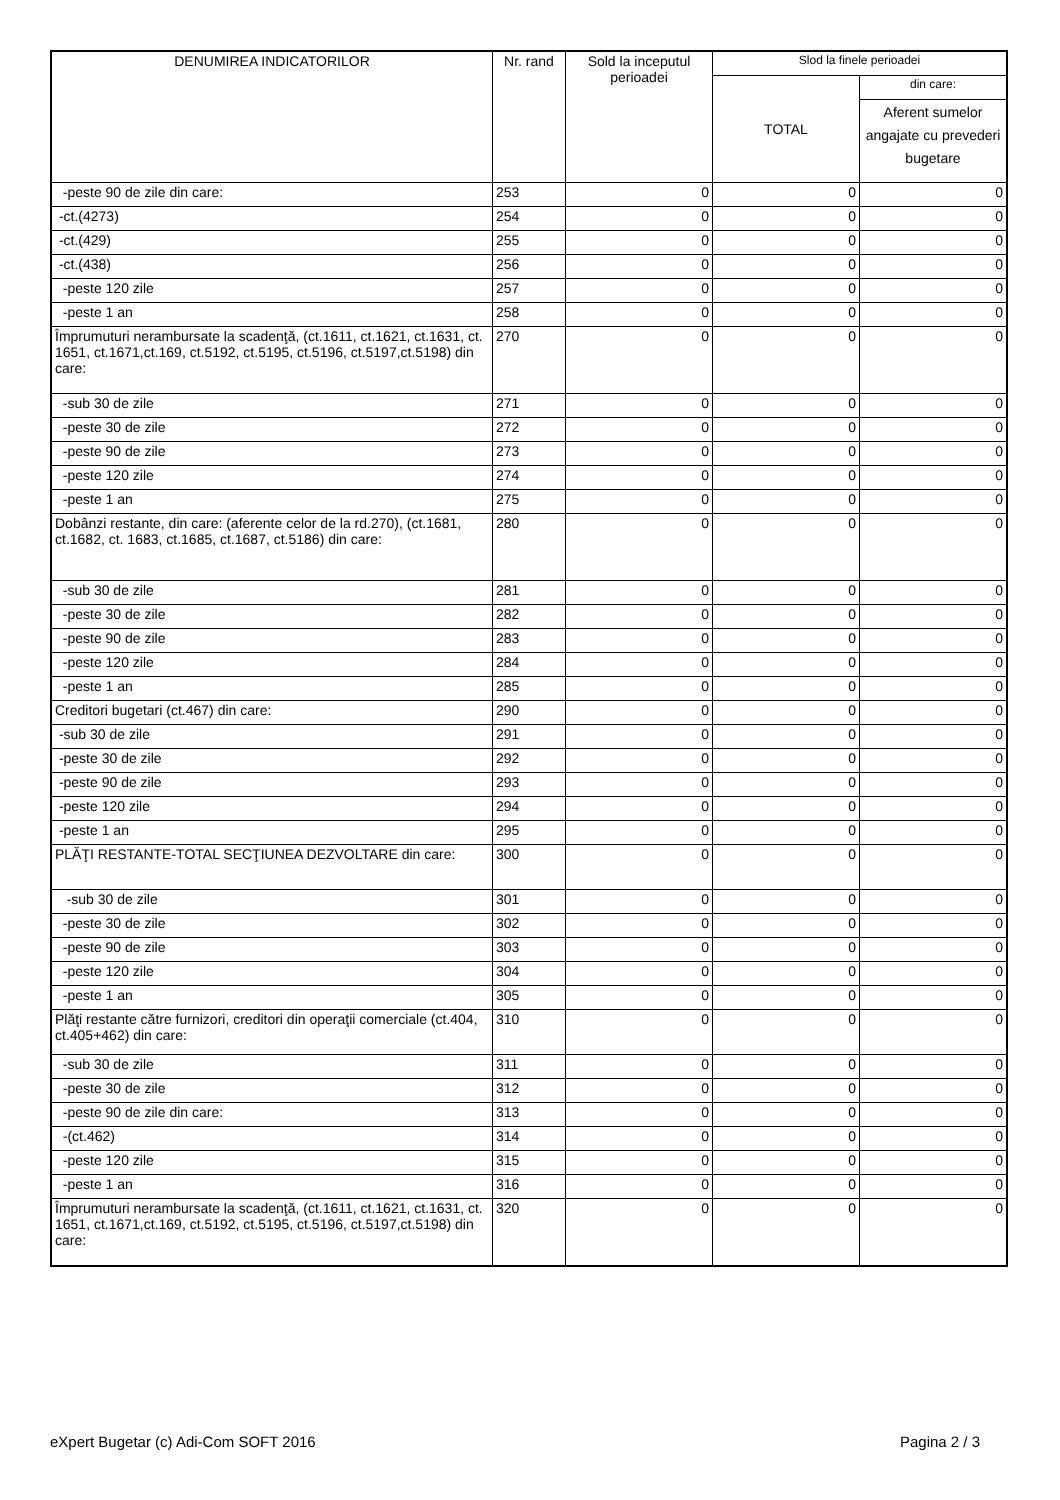| DENUMIREA INDICATORILOR | Nr. rand | Sold la inceputul perioadei | Slod la finele perioadei | |
| --- | --- | --- | --- | --- |
| | | | TOTAL | din care: |
| | | | | Aferent sumelor angajate cu prevederi bugetare |
| -peste 90 de zile din care: | 253 | 0 | 0 | 0 |
| -ct.(4273) | 254 | 0 | 0 | 0 |
| -ct.(429) | 255 | 0 | 0 | 0 |
| -ct.(438) | 256 | 0 | 0 | 0 |
| -peste 120 zile | 257 | 0 | 0 | 0 |
| -peste 1 an | 258 | 0 | 0 | 0 |
| Împrumuturi nerambursate la scadenţă, (ct.1611, ct.1621, ct.1631, ct. 1651, ct.1671,ct.169, ct.5192, ct.5195, ct.5196, ct.5197,ct.5198) din care: | 270 | 0 | 0 | 0 |
| -sub 30 de zile | 271 | 0 | 0 | 0 |
| -peste 30 de zile | 272 | 0 | 0 | 0 |
| -peste 90 de zile | 273 | 0 | 0 | 0 |
| -peste 120 zile | 274 | 0 | 0 | 0 |
| -peste 1 an | 275 | 0 | 0 | 0 |
| Dobânzi restante, din care: (aferente celor de la rd.270), (ct.1681, ct.1682, ct. 1683, ct.1685, ct.1687, ct.5186) din care: | 280 | 0 | 0 | 0 |
| -sub 30 de zile | 281 | 0 | 0 | 0 |
| -peste 30 de zile | 282 | 0 | 0 | 0 |
| -peste 90 de zile | 283 | 0 | 0 | 0 |
| -peste 120 zile | 284 | 0 | 0 | 0 |
| -peste 1 an | 285 | 0 | 0 | 0 |
| Creditori bugetari (ct.467) din care: | 290 | 0 | 0 | 0 |
| -sub 30 de zile | 291 | 0 | 0 | 0 |
| -peste 30 de zile | 292 | 0 | 0 | 0 |
| -peste 90 de zile | 293 | 0 | 0 | 0 |
| -peste 120 zile | 294 | 0 | 0 | 0 |
| -peste 1 an | 295 | 0 | 0 | 0 |
| PLĂŢI RESTANTE-TOTAL SECŢIUNEA DEZVOLTARE din care: | 300 | 0 | 0 | 0 |
| -sub 30 de zile | 301 | 0 | 0 | 0 |
| -peste 30 de zile | 302 | 0 | 0 | 0 |
| -peste 90 de zile | 303 | 0 | 0 | 0 |
| -peste 120 zile | 304 | 0 | 0 | 0 |
| -peste 1 an | 305 | 0 | 0 | 0 |
| Plăţi restante către furnizori, creditori din operaţii comerciale (ct.404, ct.405+462) din care: | 310 | 0 | 0 | 0 |
| -sub 30 de zile | 311 | 0 | 0 | 0 |
| -peste 30 de zile | 312 | 0 | 0 | 0 |
| -peste 90 de zile din care: | 313 | 0 | 0 | 0 |
| -(ct.462) | 314 | 0 | 0 | 0 |
| -peste 120 zile | 315 | 0 | 0 | 0 |
| -peste 1 an | 316 | 0 | 0 | 0 |
| Împrumuturi nerambursate la scadenţă, (ct.1611, ct.1621, ct.1631, ct. 1651, ct.1671,ct.169, ct.5192, ct.5195, ct.5196, ct.5197,ct.5198) din care: | 320 | 0 | 0 | 0 |
eXpert Bugetar (c) Adi-Com SOFT 2016 Pagina 2 / 3